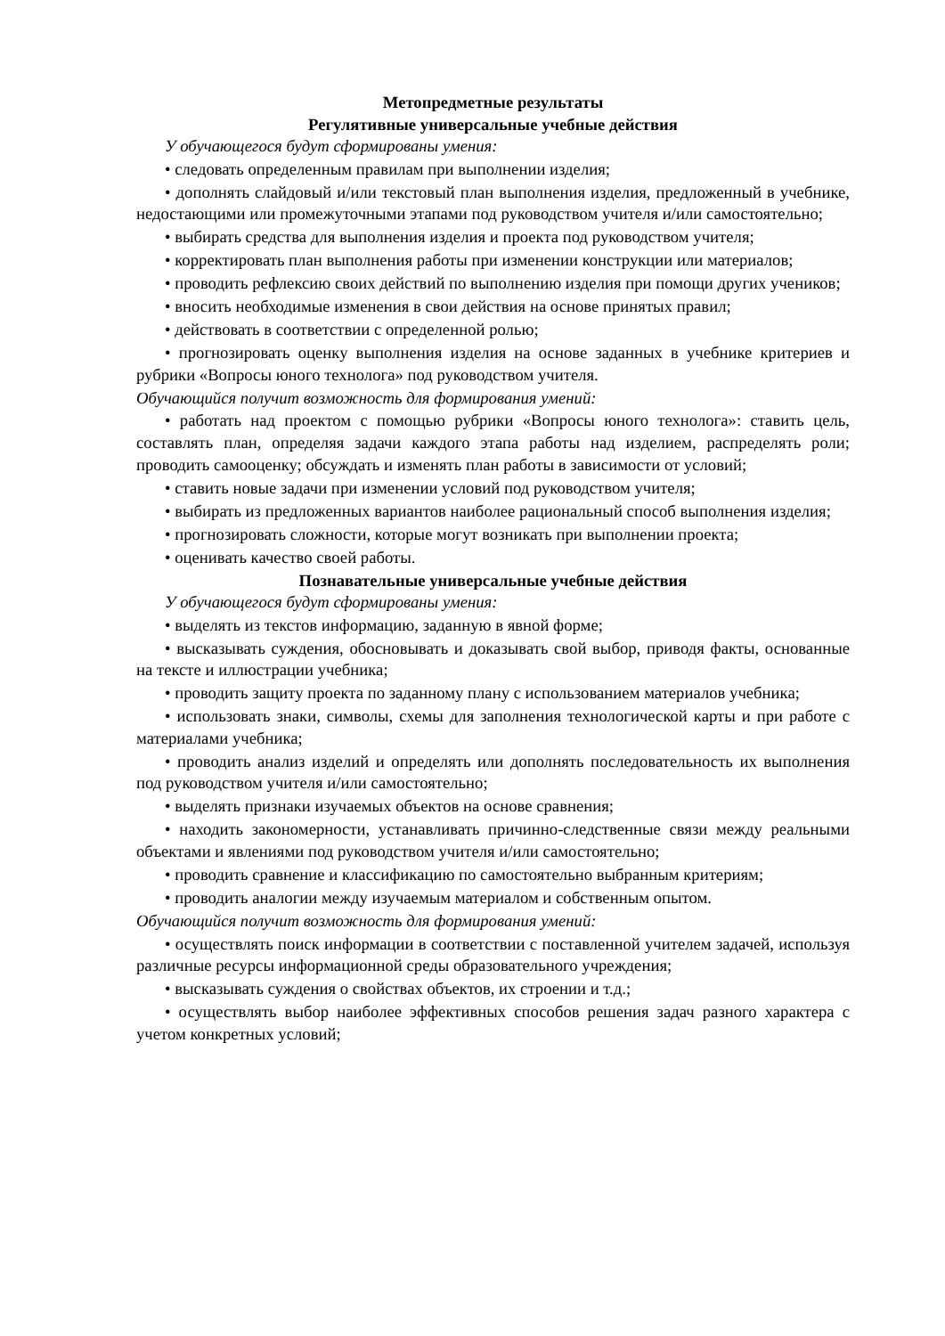Метопредметные результаты
Регулятивные универсальные учебные действия
У обучающегося будут сформированы умения:
• следовать определенным правилам при выполнении изделия;
• дополнять слайдовый и/или текстовый план выполнения изделия, предложенный в учебнике, недостающими или промежуточными этапами под руководством учителя и/или самостоятельно;
• выбирать средства для выполнения изделия и проекта под руководством учителя;
• корректировать план выполнения работы при изменении конструкции или материалов;
• проводить рефлексию своих действий по выполнению изделия при помощи других учеников;
• вносить необходимые изменения в свои действия на основе принятых правил;
• действовать в соответствии с определенной ролью;
• прогнозировать оценку выполнения изделия на основе заданных в учебнике критериев и рубрики «Вопросы юного технолога» под руководством учителя.
Обучающийся получит возможность для формирования умений:
• работать над проектом с помощью рубрики «Вопросы юного технолога»: ставить цель, составлять план, определяя задачи каждого этапа работы над изделием, распределять роли; проводить самооценку; обсуждать и изменять план работы в зависимости от условий;
• ставить новые задачи при изменении условий под руководством учителя;
• выбирать из предложенных вариантов наиболее рациональный способ выполнения изделия;
• прогнозировать сложности, которые могут возникать при выполнении проекта;
• оценивать качество своей работы.
Познавательные универсальные учебные действия
У обучающегося будут сформированы умения:
• выделять из текстов информацию, заданную в явной форме;
• высказывать суждения, обосновывать и доказывать свой выбор, приводя факты, основанные на тексте и иллюстрации учебника;
• проводить защиту проекта по заданному плану с использованием материалов учебника;
• использовать знаки, символы, схемы для заполнения технологической карты и при работе с материалами учебника;
• проводить анализ изделий и определять или дополнять последовательность их выполнения под руководством учителя и/или самостоятельно;
• выделять признаки изучаемых объектов на основе сравнения;
• находить закономерности, устанавливать причинно-следственные связи между реальными объектами и явлениями под руководством учителя и/или самостоятельно;
• проводить сравнение и классификацию по самостоятельно выбранным критериям;
• проводить аналогии между изучаемым материалом и собственным опытом.
Обучающийся получит возможность для формирования умений:
• осуществлять поиск информации в соответствии с поставленной учителем задачей, используя различные ресурсы информационной среды образовательного учреждения;
• высказывать суждения о свойствах объектов, их строении и т.д.;
• осуществлять выбор наиболее эффективных способов решения задач разного характера с учетом конкретных условий;